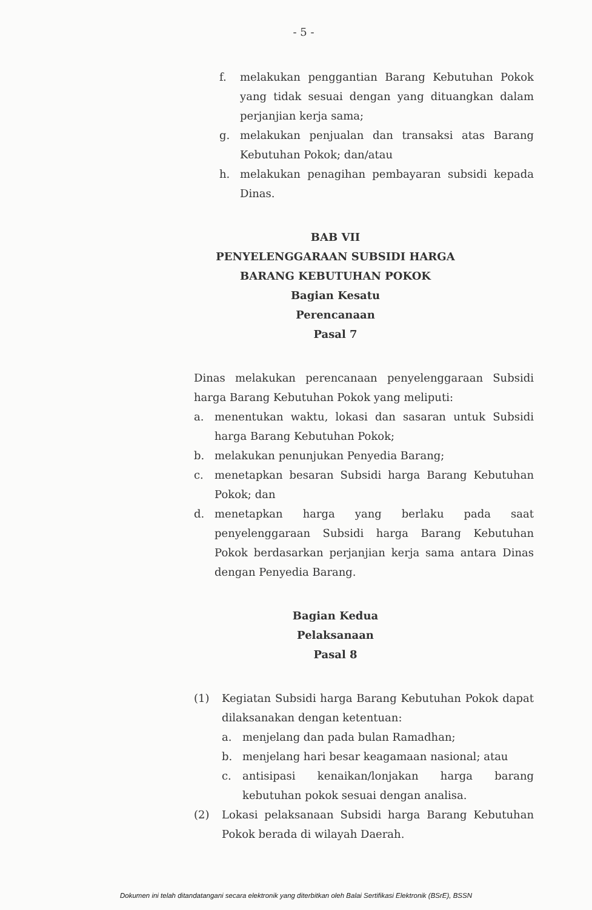- 5 -
f. melakukan penggantian Barang Kebutuhan Pokok yang tidak sesuai dengan yang dituangkan dalam perjanjian kerja sama;
g. melakukan penjualan dan transaksi atas Barang Kebutuhan Pokok; dan/atau
h. melakukan penagihan pembayaran subsidi kepada Dinas.
BAB VII
PENYELENGGARAAN SUBSIDI HARGA
BARANG KEBUTUHAN POKOK
Bagian Kesatu
Perencanaan
Pasal 7
Dinas melakukan perencanaan penyelenggaraan Subsidi harga Barang Kebutuhan Pokok yang meliputi:
a. menentukan waktu, lokasi dan sasaran untuk Subsidi harga Barang Kebutuhan Pokok;
b. melakukan penunjukan Penyedia Barang;
c. menetapkan besaran Subsidi harga Barang Kebutuhan Pokok; dan
d. menetapkan harga yang berlaku pada saat penyelenggaraan Subsidi harga Barang Kebutuhan Pokok berdasarkan perjanjian kerja sama antara Dinas dengan Penyedia Barang.
Bagian Kedua
Pelaksanaan
Pasal 8
(1) Kegiatan Subsidi harga Barang Kebutuhan Pokok dapat dilaksanakan dengan ketentuan:
a. menjelang dan pada bulan Ramadhan;
b. menjelang hari besar keagamaan nasional; atau
c. antisipasi kenaikan/lonjakan harga barang kebutuhan pokok sesuai dengan analisa.
(2) Lokasi pelaksanaan Subsidi harga Barang Kebutuhan Pokok berada di wilayah Daerah.
Dokumen ini telah ditandatangani secara elektronik yang diterbitkan oleh Balai Sertifikasi Elektronik (BSrE), BSSN